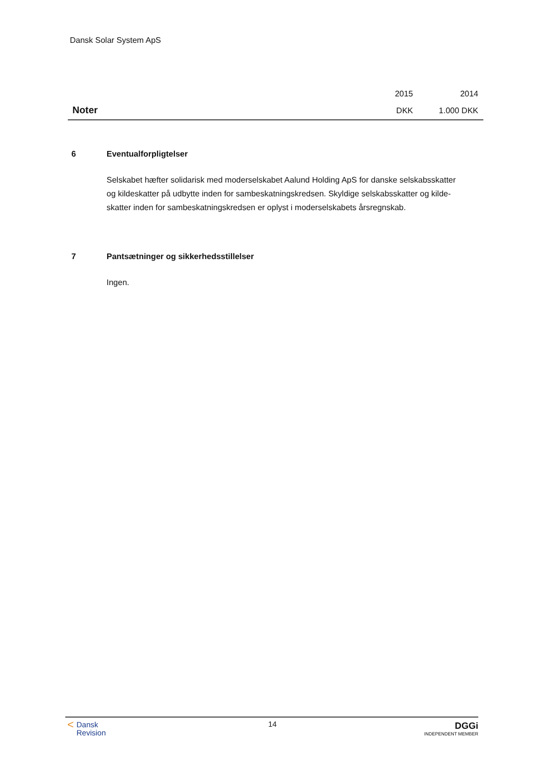Dansk Solar System ApS
Noter
2015 2014
DKK 1.000 DKK
6 Eventualforpligtelser
Selskabet hæfter solidarisk med moderselskabet Aalund Holding ApS for danske selskabsskatter og kildeskatter på udbytte inden for sambeskatningskredsen. Skyldige selskabsskatter og kilde-skatter inden for sambeskatningskredsen er oplyst i moderselskabets årsregnskab.
7 Pantsætninger og sikkerhedsstillelser
Ingen.
< Dansk
Revision
14
DGGi
INDEPENDENT MEMBER